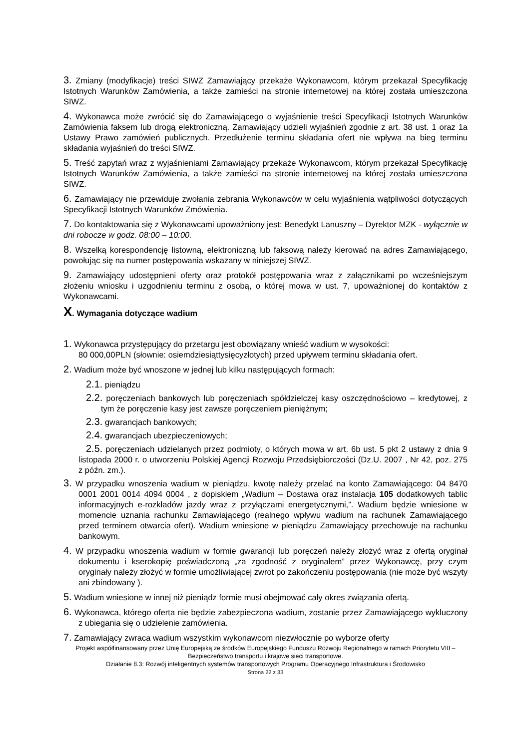3. Zmiany (modyfikacje) treści SIWZ Zamawiający przekaże Wykonawcom, którym przekazał Specyfikację Istotnych Warunków Zamówienia, a także zamieści na stronie internetowej na której została umieszczona SIWZ.
4. Wykonawca może zwrócić się do Zamawiającego o wyjaśnienie treści Specyfikacji Istotnych Warunków Zamówienia faksem lub drogą elektroniczną. Zamawiający udzieli wyjaśnień zgodnie z art. 38 ust. 1 oraz 1a Ustawy Prawo zamówień publicznych. Przedłużenie terminu składania ofert nie wpływa na bieg terminu składania wyjaśnień do treści SIWZ.
5. Treść zapytań wraz z wyjaśnieniami Zamawiający przekaże Wykonawcom, którym przekazał Specyfikację Istotnych Warunków Zamówienia, a także zamieści na stronie internetowej na której została umieszczona SIWZ.
6. Zamawiający nie przewiduje zwołania zebrania Wykonawców w celu wyjaśnienia wątpliwości dotyczących Specyfikacji Istotnych Warunków Zmówienia.
7. Do kontaktowania się z Wykonawcami upoważniony jest: Benedykt Lanuszny – Dyrektor MZK - wyłącznie w dni robocze w godz. 08:00 – 10:00.
8. Wszelką korespondencję listowną, elektroniczną lub faksową należy kierować na adres Zamawiającego, powołując się na numer postępowania wskazany w niniejszej SIWZ.
9. Zamawiający udostępnieni oferty oraz protokół postępowania wraz z załącznikami po wcześniejszym złożeniu wniosku i uzgodnieniu terminu z osobą, o której mowa w ust. 7, upoważnionej do kontaktów z Wykonawcami.
X. Wymagania dotyczące wadium
1. Wykonawca przystępujący do przetargu jest obowiązany wnieść wadium w wysokości:
80 000,00PLN (słownie: osiemdziesiąttysięcyzłotych) przed upływem terminu składania ofert.
2. Wadium może być wnoszone w jednej lub kilku następujących formach:
2.1. pieniądzu
2.2. poręczeniach bankowych lub poręczeniach spółdzielczej kasy oszczędnościowo – kredytowej, z tym że poręczenie kasy jest zawsze poręczeniem pieniężnym;
2.3. gwarancjach bankowych;
2.4. gwarancjach ubezpieczeniowych;
2.5. poręczeniach udzielanych przez podmioty, o których mowa w art. 6b ust. 5 pkt 2 ustawy z dnia 9 listopada 2000 r. o utworzeniu Polskiej Agencji Rozwoju Przedsiębiorczości (Dz.U. 2007 , Nr 42, poz. 275 z późn. zm.).
3. W przypadku wnoszenia wadium w pieniądzu, kwotę należy przelać na konto Zamawiającego: 04 8470 0001 2001 0014 4094 0004 , z dopiskiem „Wadium – Dostawa oraz instalacja 105 dodatkowych tablic informacyjnych e-rozkładów jazdy wraz z przyłączami energetycznymi,”. Wadium będzie wniesione w momencie uznania rachunku Zamawiającego (realnego wpływu wadium na rachunek Zamawiającego przed terminem otwarcia ofert). Wadium wniesione w pieniądzu Zamawiający przechowuje na rachunku bankowym.
4. W przypadku wnoszenia wadium w formie gwarancji lub poręczeń należy złożyć wraz z ofertą oryginał dokumentu i kserokopię poświadczoną „za zgodność z oryginałem” przez Wykonawcę, przy czym oryginały należy złożyć w formie umożliwiającej zwrot po zakończeniu postępowania (nie może być wszyty ani zbindowany ).
5. Wadium wniesione w innej niż pieniądz formie musi obejmować cały okres związania ofertą.
6. Wykonawca, którego oferta nie będzie zabezpieczona wadium, zostanie przez Zamawiającego wykluczony z ubiegania się o udzielenie zamówienia.
7. Zamawiający zwraca wadium wszystkim wykonawcom niezwłocznie po wyborze oferty
Projekt współfinansowany przez Unię Europejską ze środków Europejskiego Funduszu Rozwoju Regionalnego w ramach Priorytetu VIII – Bezpieczeństwo transportu i krajowe sieci transportowe.
Działanie 8.3: Rozwój inteligentnych systemów transportowych Programu Operacyjnego Infrastruktura i Środowisko
Strona 22 z 33